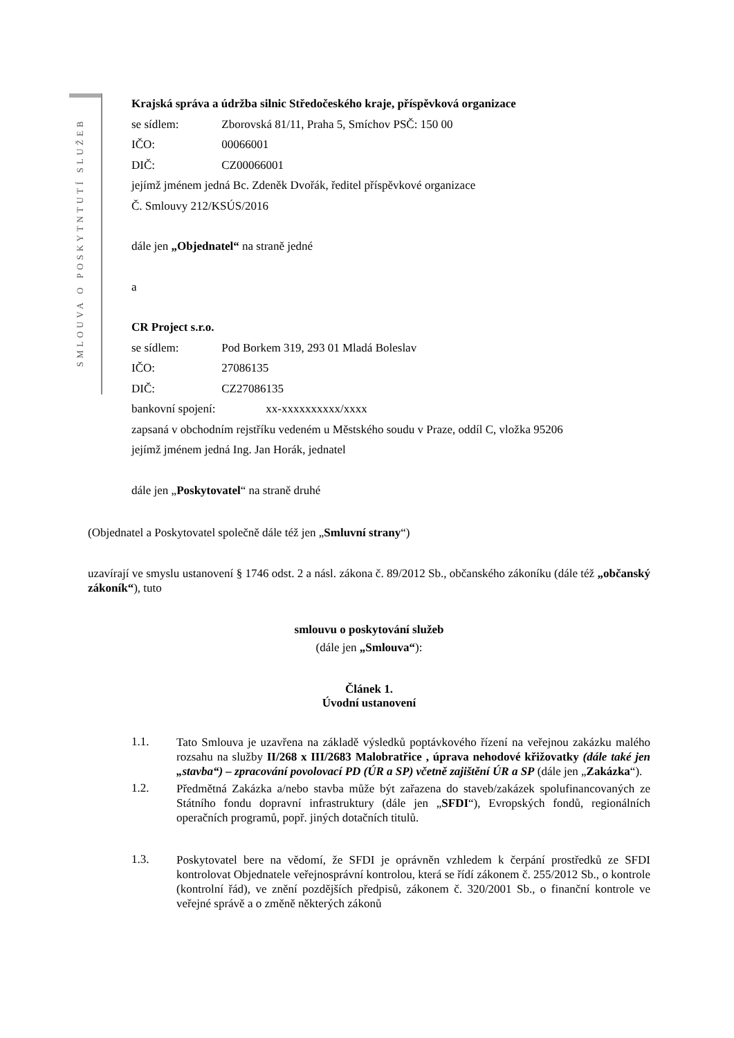SMLOUVA O POSKYTNTUTÍ SLUŽEB
Krajská správa a údržba silnic Středočeského kraje, příspěvková organizace
se sídlem: Zborovská 81/11, Praha 5, Smíchov PSČ: 150 00
IČO: 00066001
DIČ: CZ00066001
jejímž jménem jedná Bc. Zdeněk Dvořák, ředitel příspěvkové organizace
Č. Smlouvy 212/KSÚS/2016
dále jen „Objednatel“ na straně jedné
a
CR Project s.r.o.
se sídlem: Pod Borkem 319, 293 01 Mladá Boleslav
IČO: 27086135
DIČ: CZ27086135
bankovní spojení: xx-xxxxxxxxxx/xxxx
zapsaná v obchodním rejstříku vedeném u Městského soudu v Praze, oddíl C, vložka 95206
jejímž jménem jedná Ing. Jan Horák, jednatel
dále jen „Poskytovatel“ na straně druhé
(Objednatel a Poskytovatel společně dále též jen „Smluvní strany“)
uzavírají ve smyslu ustanovení § 1746 odst. 2 a násl. zákona č. 89/2012 Sb., občanského zákoníku (dále též „občanský zákoník“), tuto
smlouvu o poskytování služeb
(dále jen „Smlouva“):
Článek 1.
Úvodní ustanovení
1.1. Tato Smlouva je uzavřena na základě výsledků poptávkového řízení na veřejnou zakázku malého rozsahu na služby II/268 x III/2683 Malobratřice , úprava nehodové křižovatky (dále také jen „stavba“) – zpracování povolovací PD (ÚR a SP) včetně zajištění ÚR a SP (dále jen „Zakázka“).
1.2. Předmětná Zakázka a/nebo stavba může být zařazena do staveb/zakázek spolufinancovaných ze Státního fondu dopravní infrastruktury (dále jen „SFDI“), Evropských fondů, regionálních operačních programů, popř. jiných dotačních titulů.
1.3. Poskytovatel bere na vědomí, že SFDI je oprávněn vzhledem k čerpání prostředků ze SFDI kontrolovat Objednatele veřejnosprávní kontrolou, která se řídí zákonem č. 255/2012 Sb., o kontrole (kontrolní řád), ve znění pozdějších předpisů, zákonem č. 320/2001 Sb., o finanční kontrole ve veřejné správě a o změně některých zákonů